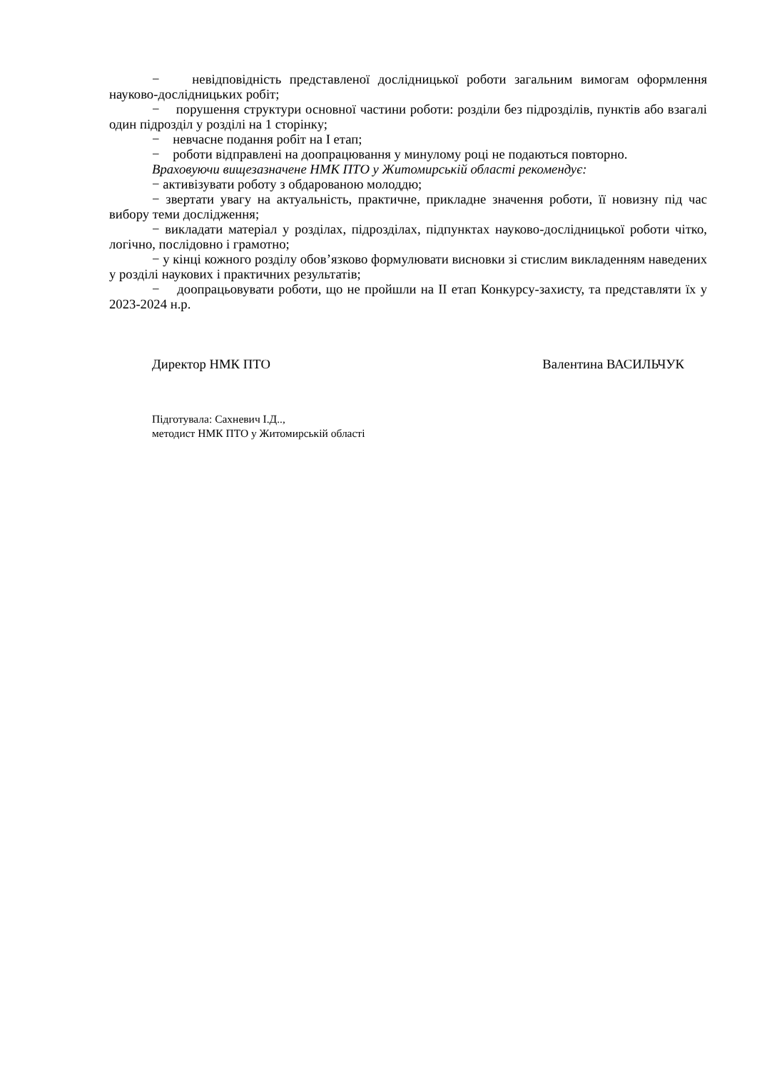− невідповідність представленої дослідницької роботи загальним вимогам оформлення науково-дослідницьких робіт;
− порушення структури основної частини роботи: розділи без підрозділів, пунктів або взагалі один підрозділ у розділі на 1 сторінку;
− невчасне подання робіт на I етап;
− роботи відправлені на доопрацювання у минулому році не подаються повторно.
Враховуючи вищезазначене НМК ПТО у Житомирській області рекомендує:
− активізувати роботу з обдарованою молоддю;
− звертати увагу на актуальність, практичне, прикладне значення роботи, її новизну під час вибору теми дослідження;
− викладати матеріал у розділах, підрозділах, підпунктах науково-дослідницької роботи чітко, логічно, послідовно і грамотно;
− у кінці кожного розділу обов’язково формулювати висновки зі стислим викладенням наведених у розділі наукових і практичних результатів;
− доопрацьовувати роботи, що не пройшли на II етап Конкурсу-захисту, та представляти їх у 2023-2024 н.р.
Директор НМК ПТО Валентина ВАСИЛЬЧУК
Підготувала: Сахневич І.Д..,
методист НМК ПТО у Житомирській області